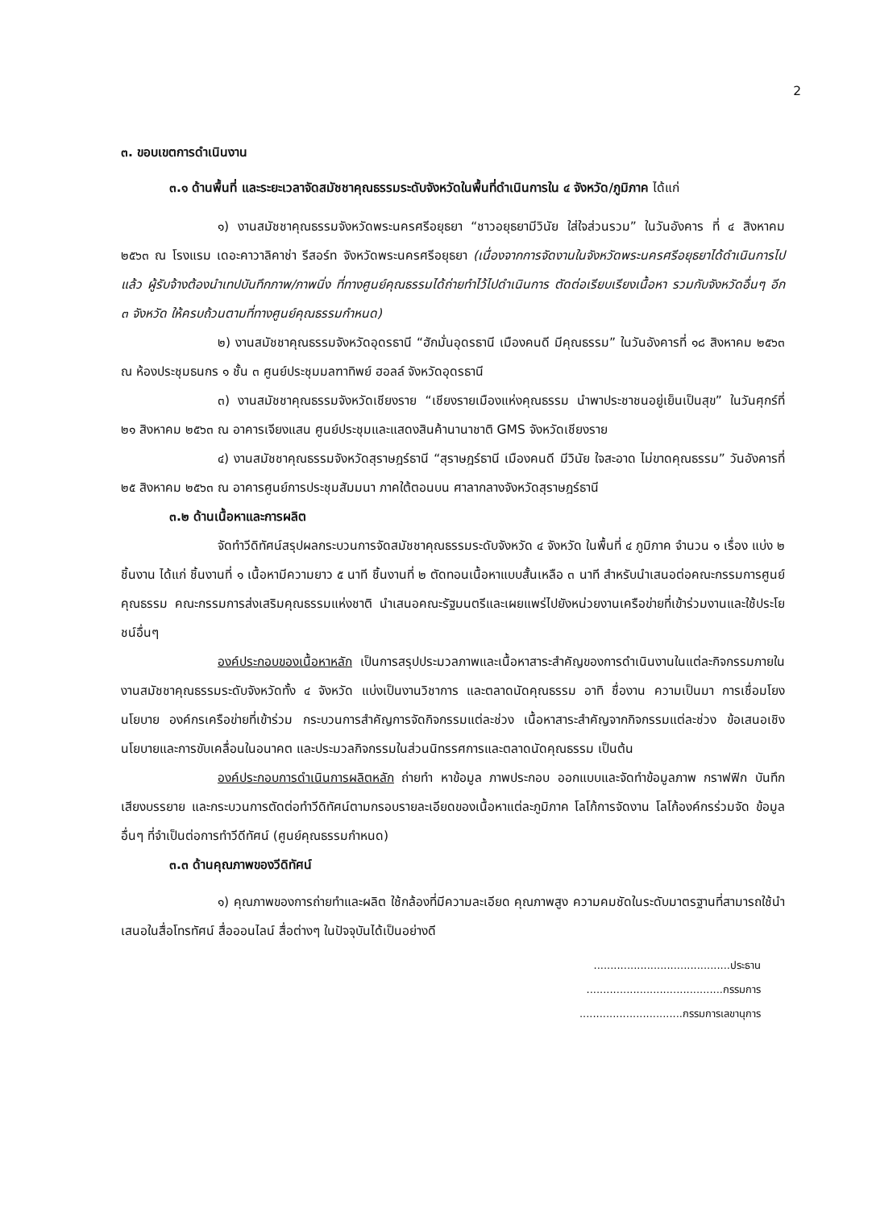2
๓. ขอบเขตการดำเนินงาน
๓.๑ ด้านพื้นที่ และระยะเวลาจัดสมัชชาคุณธรรมระดับจังหวัดในพื้นที่ดำเนินการใน ๔ จังหวัด/ภูมิภาค ได้แก่
๑) งานสมัชชาคุณธรรมจังหวัดพระนครศรีอยุธยา “ชาวอยุธยามีวินัย ใส่ใจส่วนรวม” ในวันอังคาร ที่ ๔ สิงหาคม ๒๕๖๓ ณ โรงแรม เดอะคาวาลิคาช่า รีสอร์ท จังหวัดพระนครศรีอยุธยา (เนื่องจากการจัดงานในจังหวัดพระนครศรีอยุธยาได้ดำเนินการไปแล้ว ผู้รับจ้างต้องนำเทปบันทึกภาพ/ภาพนิ่ง ที่ทางศูนย์คุณธรรมได้ถ่ายทำไว้ไปดำเนินการ ตัดต่อเรียบเรียงเนื้อหา รวมกับจังหวัดอื่นๆ อีก ๓ จังหวัด ให้ครบถ้วนตามที่ทางศูนย์คุณธรรมกำหนด)
๒) งานสมัชชาคุณธรรมจังหวัดอุดรธานี “ฮักมั่นอุดรธานี เมืองคนดี มีคุณธรรม” ในวันอังคารที่ ๑๘ สิงหาคม ๒๕๖๓ ณ ห้องประชุมธนกร ๑ ชั้น ๓ ศูนย์ประชุมมลฑาทิพย์ ฮอลล์ จังหวัดอุดรธานี
๓) งานสมัชชาคุณธรรมจังหวัดเชียงราย “เชียงรายเมืองแห่งคุณธรรม นำพาประชาชนอยู่เย็นเป็นสุข” ในวันศุกร์ที่ ๒๑ สิงหาคม ๒๕๖๓ ณ อาคารเจียงแสน ศูนย์ประชุมและแสดงสินค้านานาชาติ GMS จังหวัดเชียงราย
๔) งานสมัชชาคุณธรรมจังหวัดสุราษฎร์ธานี “สุราษฎร์ธานี เมืองคนดี มีวินัย ใจสะอาด ไม่ขาดคุณธรรม” วันอังคารที่ ๒๕ สิงหาคม ๒๕๖๓ ณ อาคารศูนย์การประชุมสัมมนา ภาคใต้ตอนบน ศาลากลางจังหวัดสุราษฎร์ธานี
๓.๒ ด้านเนื้อหาและการผลิต
จัดทำวีดิทัศน์สรุปผลกระบวนการจัดสมัชชาคุณธรรมระดับจังหวัด ๔ จังหวัด ในพื้นที่ ๔ ภูมิภาค จำนวน ๑ เรื่อง แบ่ง ๒ ชิ้นงาน ได้แก่ ชิ้นงานที่ ๑ เนื้อหามีความยาว ๕ นาที ชิ้นงานที่ ๒ ตัดทอนเนื้อหาแบบสั้นเหลือ ๓ นาที สำหรับนำเสนอต่อคณะกรรมการศูนย์คุณธรรม คณะกรรมการส่งเสริมคุณธรรมแห่งชาติ นำเสนอคณะรัฐมนตรีและเผยแพร่ไปยังหน่วยงานเครือข่ายที่เข้าร่วมงานและใช้ประโยชน์อื่นๆ
องค์ประกอบของเนื้อหาหลัก เป็นการสรุปประมวลภาพและเนื้อหาสาระสำคัญของการดำเนินงานในแต่ละกิจกรรมภายในงานสมัชชาคุณธรรมระดับจังหวัดทั้ง ๔ จังหวัด แบ่งเป็นงานวิชาการ และตลาดนัดคุณธรรม อาทิ ชื่องาน ความเป็นมา การเชื่อมโยงนโยบาย องค์กรเครือข่ายที่เข้าร่วม กระบวนการสำคัญการจัดกิจกรรมแต่ละช่วง เนื้อหาสาระสำคัญจากกิจกรรมแต่ละช่วง ข้อเสนอเชิงนโยบายและการขับเคลื่อนในอนาคต และประมวลกิจกรรมในส่วนนิทรรศการและตลาดนัดคุณธรรม เป็นต้น
องค์ประกอบการดำเนินการผลิตหลัก ถ่ายทำ หาข้อมูล ภาพประกอบ ออกแบบและจัดทำข้อมูลภาพ กราฟฟิก บันทึกเสียงบรรยาย และกระบวนการตัดต่อทำวีดิทัศน์ตามกรอบรายละเอียดของเนื้อหาแต่ละภูมิภาค โลโก้การจัดงาน โลโก้องค์กรร่วมจัด ข้อมูลอื่นๆ ที่จำเป็นต่อการทำวีดีทัศน์ (ศูนย์คุณธรรมกำหนด)
๓.๓ ด้านคุณภาพของวีดิทัศน์
๑) คุณภาพของการถ่ายทำและผลิต ใช้กล้องที่มีความละเอียด คุณภาพสูง ความคมชัดในระดับมาตรฐานที่สามารถใช้นำเสนอในสื่อโทรทัศน์ สื่อออนไลน์ สื่อต่างๆ ในปัจจุบันได้เป็นอย่างดี
.........................................ประธาน
.........................................กรรมการ
...............................กรรมการเลขานุการ